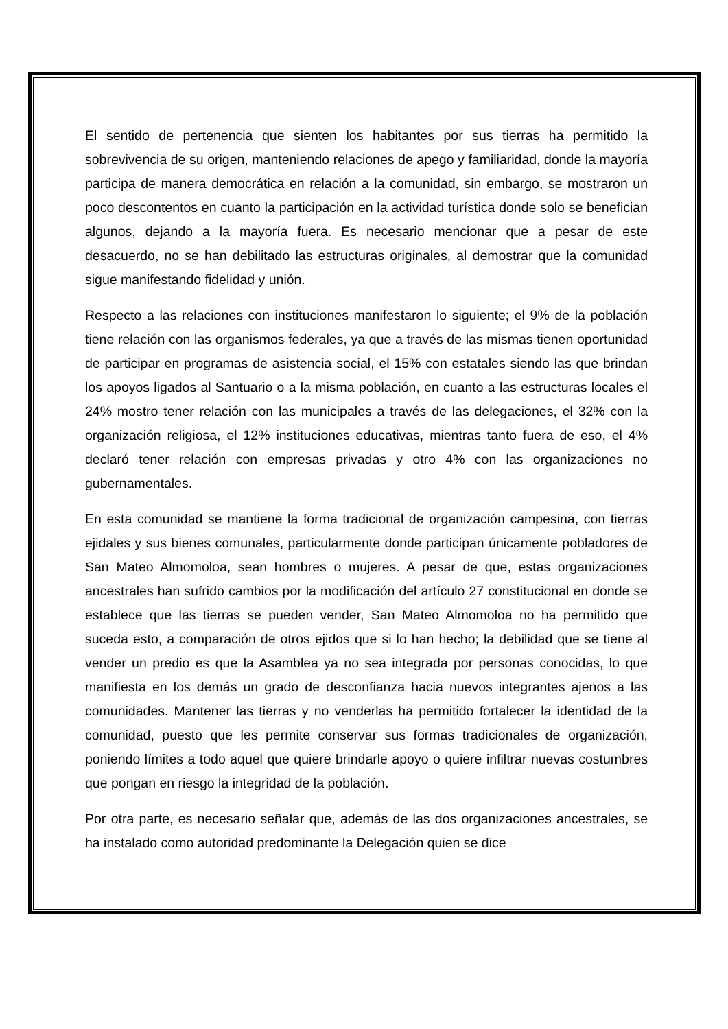El sentido de pertenencia que sienten los habitantes por sus tierras ha permitido la sobrevivencia de su origen, manteniendo relaciones de apego y familiaridad, donde la mayoría participa de manera democrática en relación a la comunidad, sin embargo, se mostraron un poco descontentos en cuanto la participación en la actividad turística donde solo se benefician algunos, dejando a la mayoría fuera. Es necesario mencionar que a pesar de este desacuerdo, no se han debilitado las estructuras originales, al demostrar que la comunidad sigue manifestando fidelidad y unión.
Respecto a las relaciones con instituciones manifestaron lo siguiente; el 9% de la población tiene relación con las organismos federales, ya que a través de las mismas tienen oportunidad de participar en programas de asistencia social, el 15% con estatales siendo las que brindan los apoyos ligados al Santuario o a la misma población, en cuanto a las estructuras locales el 24% mostro tener relación con las municipales a través de las delegaciones, el 32% con la organización religiosa, el 12% instituciones educativas, mientras tanto fuera de eso, el 4% declaró tener relación con empresas privadas y otro 4% con las organizaciones no gubernamentales.
En esta comunidad se mantiene la forma tradicional de organización campesina, con tierras ejidales y sus bienes comunales, particularmente donde participan únicamente pobladores de San Mateo Almomoloa, sean hombres o mujeres. A pesar de que, estas organizaciones ancestrales han sufrido cambios por la modificación del artículo 27 constitucional en donde se establece que las tierras se pueden vender, San Mateo Almomoloa no ha permitido que suceda esto, a comparación de otros ejidos que si lo han hecho; la debilidad que se tiene al vender un predio es que la Asamblea ya no sea integrada por personas conocidas, lo que manifiesta en los demás un grado de desconfianza hacia nuevos integrantes ajenos a las comunidades. Mantener las tierras y no venderlas ha permitido fortalecer la identidad de la comunidad, puesto que les permite conservar sus formas tradicionales de organización, poniendo límites a todo aquel que quiere brindarle apoyo o quiere infiltrar nuevas costumbres que pongan en riesgo la integridad de la población.
Por otra parte, es necesario señalar que, además de las dos organizaciones ancestrales, se ha instalado como autoridad predominante la Delegación quien se dice